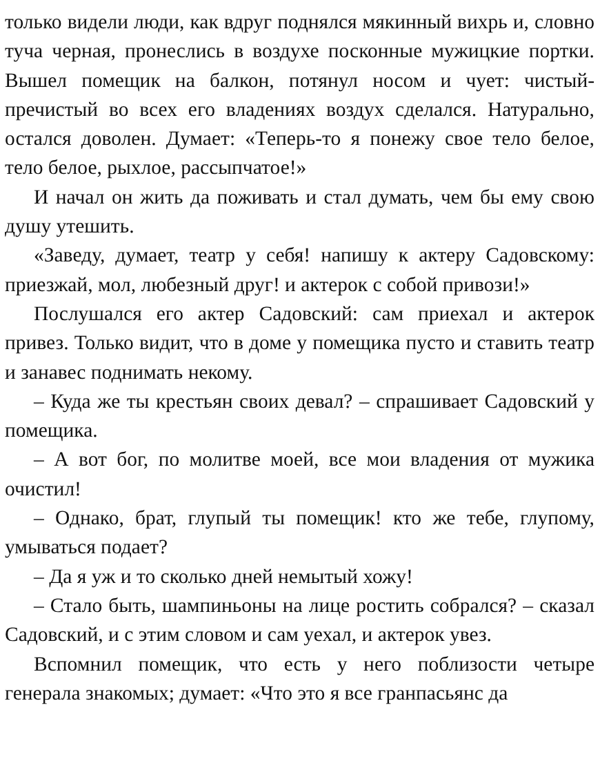только видели люди, как вдруг поднялся мякинный вихрь и, словно туча черная, пронеслись в воздухе посконные мужицкие портки. Вышел помещик на балкон, потянул носом и чует: чистый-пречистый во всех его владениях воздух сделался. Натурально, остался доволен. Думает: «Теперь-то я понежу свое тело белое, тело белое, рыхлое, рассыпчатое!»
И начал он жить да поживать и стал думать, чем бы ему свою душу утешить.
«Заведу, думает, театр у себя! напишу к актеру Садовскому: приезжай, мол, любезный друг! и актерок с собой привози!»
Послушался его актер Садовский: сам приехал и актерок привез. Только видит, что в доме у помещика пусто и ставить театр и занавес поднимать некому.
– Куда же ты крестьян своих девал? – спрашивает Садовский у помещика.
– А вот бог, по молитве моей, все мои владения от мужика очистил!
– Однако, брат, глупый ты помещик! кто же тебе, глупому, умываться подает?
– Да я уж и то сколько дней немытый хожу!
– Стало быть, шампиньоны на лице ростить собрался? – сказал Садовский, и с этим словом и сам уехал, и актерок увез.
Вспомнил помещик, что есть у него поблизости четыре генерала знакомых; думает: «Что это я все гранпасьянс да